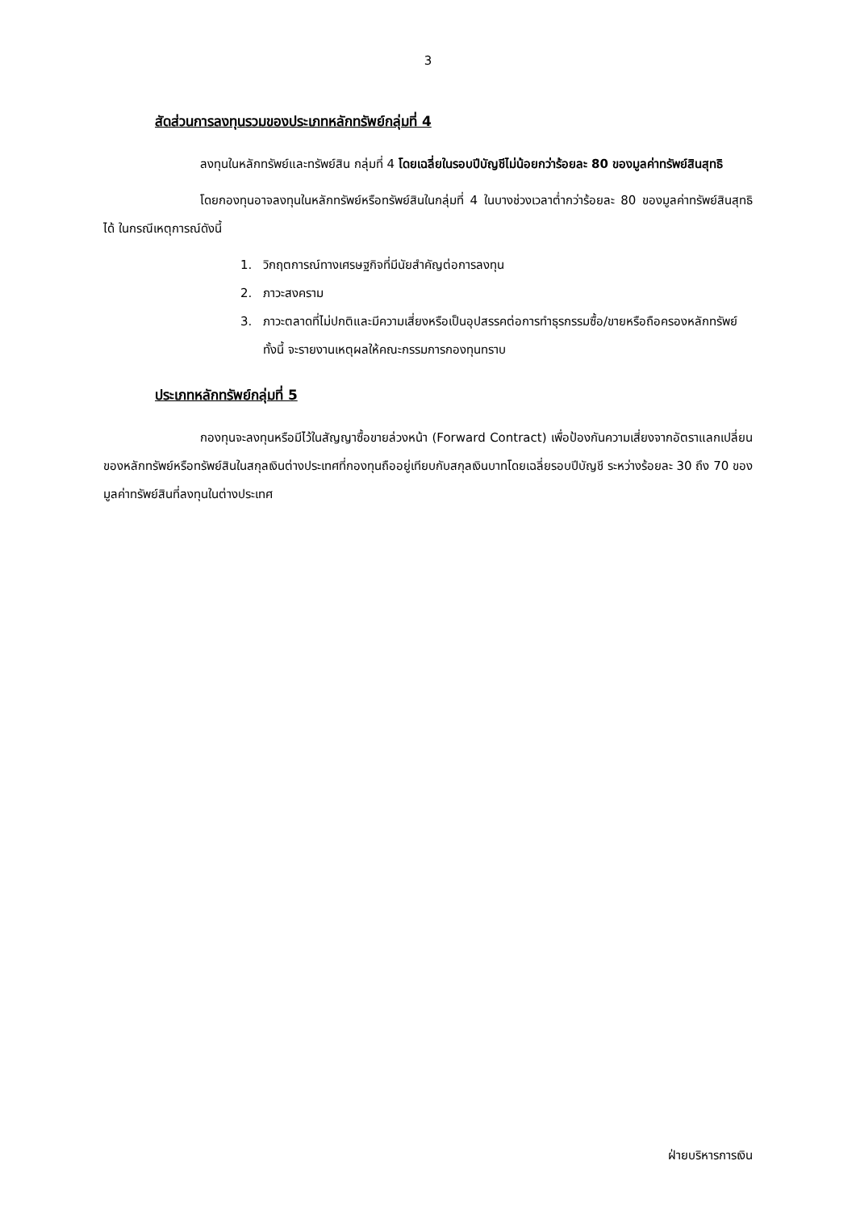3
สัดส่วนการลงทุนรวมของประเภทหลักทรัพย์กลุ่มที่ 4
ลงทุนในหลักทรัพย์และทรัพย์สิน กลุ่มที่ 4 โดยเฉลี่ยในรอบปีบัญชีไม่น้อยกว่าร้อยละ 80 ของมูลค่าทรัพย์สินสุทธิ
โดยกองทุนอาจลงทุนในหลักทรัพย์หรือทรัพย์สินในกลุ่มที่ 4 ในบางช่วงเวลาต่ำกว่าร้อยละ 80 ของมูลค่าทรัพย์สินสุทธิได้ ในกรณีเหตุการณ์ดังนี้
1. วิกฤตการณ์ทางเศรษฐกิจที่มีนัยสำคัญต่อการลงทุน
2. ภาวะสงคราม
3. ภาวะตลาดที่ไม่ปกติและมีความเสี่ยงหรือเป็นอุปสรรคต่อการทำธุรกรรมซื้อ/ขายหรือถือครองหลักทรัพย์ ทั้งนี้ จะรายงานเหตุผลให้คณะกรรมการกองทุนทราบ
ประเภทหลักทรัพย์กลุ่มที่ 5
กองทุนจะลงทุนหรือมีไว้ในสัญญาซื้อขายล่วงหน้า (Forward Contract) เพื่อป้องกันความเสี่ยงจากอัตราแลกเปลี่ยนของหลักทรัพย์หรือทรัพย์สินในสกุลเงินต่างประเทศที่กองทุนถืออยู่เทียบกับสกุลเงินบาทโดยเฉลี่ยรอบปีบัญชี ระหว่างร้อยละ 30 ถึง 70 ของมูลค่าทรัพย์สินที่ลงทุนในต่างประเทศ
ฝ่ายบริหารการเงิน